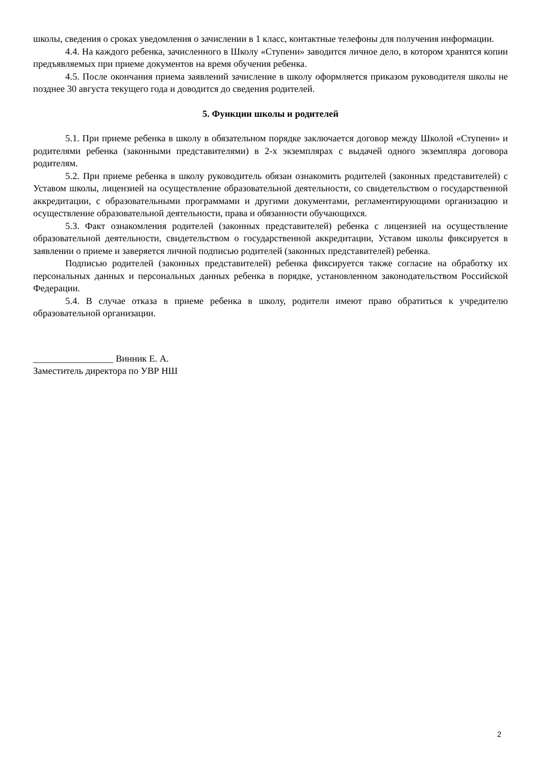школы, сведения о сроках уведомления о зачислении в 1 класс, контактные телефоны для получения информации.
4.4. На каждого ребенка, зачисленного в Школу «Ступени» заводится личное дело, в котором хранятся копии предъявляемых при приеме документов на время обучения ребенка.
4.5. После окончания приема заявлений зачисление в школу оформляется приказом руководителя школы не позднее 30 августа текущего года и доводится до сведения родителей.
5. Функции школы и родителей
5.1. При приеме ребенка в школу в обязательном порядке заключается договор между Школой «Ступени» и родителями ребенка (законными представителями) в 2-х экземплярах с выдачей одного экземпляра договора родителям.
5.2. При приеме ребенка в школу руководитель обязан ознакомить родителей (законных представителей) с Уставом школы, лицензией на осуществление образовательной деятельности, со свидетельством о государственной аккредитации, с образовательными программами и другими документами, регламентирующими организацию и осуществление образовательной деятельности, права и обязанности обучающихся.
5.3. Факт ознакомления родителей (законных представителей) ребенка с лицензией на осуществление образовательной деятельности, свидетельством о государственной аккредитации, Уставом школы фиксируется в заявлении о приеме и заверяется личной подписью родителей (законных представителей) ребенка.
Подписью родителей (законных представителей) ребенка фиксируется также согласие на обработку их персональных данных и персональных данных ребенка в порядке, установленном законодательством Российской Федерации.
5.4. В случае отказа в приеме ребенка в школу, родители имеют право обратиться к учредителю образовательной организации.
_________________ Винник Е. А.
Заместитель директора по УВР НШ
2